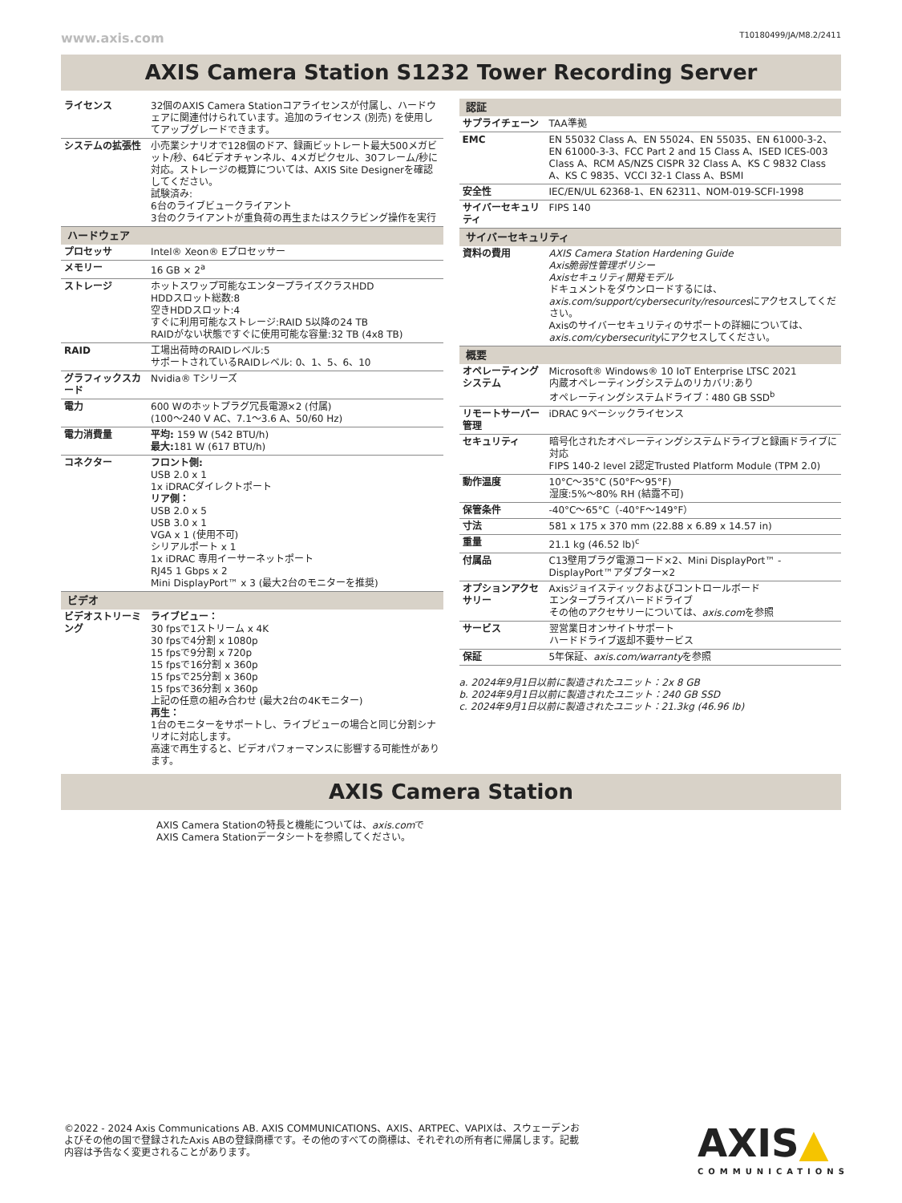www.axis.com T10180499/JA/M8.2/2411
AXIS Camera Station S1232 Tower Recording Server
| ライセンス | 32個のAXIS Camera Stationコアライセンスが付属し、ハードウェアに関連付けられています。追加のライセンス (別売) を使用してアップグレードできます。 |
| システムの拡張性 | 小売業シナリオで128個のドア、録画ビットレート最大500メガビット/秒、64ビデオチャンネル、4メガピクセル、30フレーム/秒に対応。ストレージの概算については、AXIS Site Designerを確認してください。 試験済み: 6台のライブビュークライアント 3台のクライアントが重負荷の再生またはスクラビング操作を実行 |
| ハードウェア | |
| プロセッサ | Intel® Xeon® Eプロセッサー |
| メモリー | 16 GB × 2<sup>a</sup> |
| ストレージ | ホットスワップ可能なエンタープライズクラスHDD HDDスロット総数:8 空きHDDスロット:4 すぐに利用可能なストレージ:RAID 5以降の24 TB RAIDがない状態ですぐに使用可能な容量:32 TB (4x8 TB) |
| RAID | 工場出荷時のRAIDレベル:5 サポートされているRAIDレベル: 0、1、5、6、10 |
| グラフィックスカード | Nvidia® Tシリーズ |
| 電力 | 600 Wのホットプラグ冗長電源×2 (付属) (100～240 V AC、7.1～3.6 A、50/60 Hz) |
| 電力消費量 | 平均: 159 W (542 BTU/h) 最大: 181 W (617 BTU/h) |
| コネクター | フロント側: USB 2.0 x 1 1x iDRACダイレクトポート リア側： USB 2.0 x 5 USB 3.0 x 1 VGA x 1 (使用不可) シリアルポート x 1 1x iDRAC 専用イーサーネットポート RJ45 1 Gbps x 2 Mini DisplayPort™ x 3 (最大2台のモニターを推奨) |
| ビデオ | |
| ビデオストリーミング | ライブビュー： 30 fpsで1ストリーム x 4K 30 fpsで4分割 x 1080p 15 fpsで9分割 x 720p 15 fpsで16分割 x 360p 15 fpsで25分割 x 360p 15 fpsで36分割 x 360p 上記の任意の組み合わせ (最大2台の4Kモニター) 再生： 1台のモニターをサポートし、ライブビューの場合と同じ分割シナリオに対応します。 高速で再生すると、ビデオパフォーマンスに影響する可能性があります。 |
| 認証 | |
| --- | --- |
| サプライチェーン | TAA準拠 |
| EMC | EN 55032 Class A、EN 55024、EN 55035、EN 61000-3-2、EN 61000-3-3、FCC Part 2 and 15 Class A、ISED ICES-003 Class A、RCM AS/NZS CISPR 32 Class A、KS C 9832 Class A、KS C 9835、VCCI 32-1 Class A、BSMI |
| 安全性 | IEC/EN/UL 62368-1、EN 62311、NOM-019-SCFI-1998 |
| サイバーセキュリティ | FIPS 140 |
| サイバーセキュリティ | |
| 資料の費用 | AXIS Camera Station Hardening Guide Axis脆弱性管理ポリシー Axisセキュリティ開発モデル ドキュメントをダウンロードするには、 axis.com/support/cybersecurity/resources にアクセスしてください。 Axisのサイバーセキュリティのサポートの詳細については、 axis.com/cybersecurity にアクセスしてください。 |
| 概要 | |
| オペレーティングシステム | Microsoft® Windows® 10 IoT Enterprise LTSC 2021 内蔵オペレーティングシステムのリカバリ:あり オペレーティングシステムドライブ：480 GB SSD<sup>b</sup> |
| リモートサーバー管理 | iDRAC 9ベーシックライセンス |
| セキュリティ | 暗号化されたオペレーティングシステムドライブと録画ドライブに対応 FIPS 140-2 level 2認定Trusted Platform Module (TPM 2.0) |
| 動作温度 | 10°C～35°C (50°F～95°F) 湿度:5%～80% RH (結露不可) |
| 保管条件 | -40°C～65°C（-40°F～149°F） |
| 寸法 | 581 x 175 x 370 mm (22.88 x 6.89 x 14.57 in) |
| 重量 | 21.1 kg (46.52 lb)<sup>c</sup> |
| 付属品 | C13壁用プラグ電源コード×2、Mini DisplayPort™ - DisplayPort™アダプター×2 |
| オプションアクセサリー | Axisジョイスティックおよびコントロールボード エンタープライズハードドライブ その他のアクセサリーについては、 axis.com を参照 |
| サービス | 翌営業日オンサイトサポート ハードドライブ返却不要サービス |
| 保証 | 5年保証、 axis.com/warranty を参照 |
a. 2024年9月1日以前に製造されたユニット：2x 8 GB
b. 2024年9月1日以前に製造されたユニット：240 GB SSD
c. 2024年9月1日以前に製造されたユニット：21.3kg (46.96 lb)
AXIS Camera Station
AXIS Camera Stationの特長と機能については、axis.comで
AXIS Camera Stationデータシートを参照してください。
©2022 - 2024 Axis Communications AB. AXIS COMMUNICATIONS、AXIS、ARTPEC、VAPIXは、スウェーデンおよびその他の国で登録されたAxis ABの登録商標です。その他のすべての商標は、それぞれの所有者に帰属します。記載内容は予告なく変更されることがあります。
AXIS▲
COMMUNICATIONS